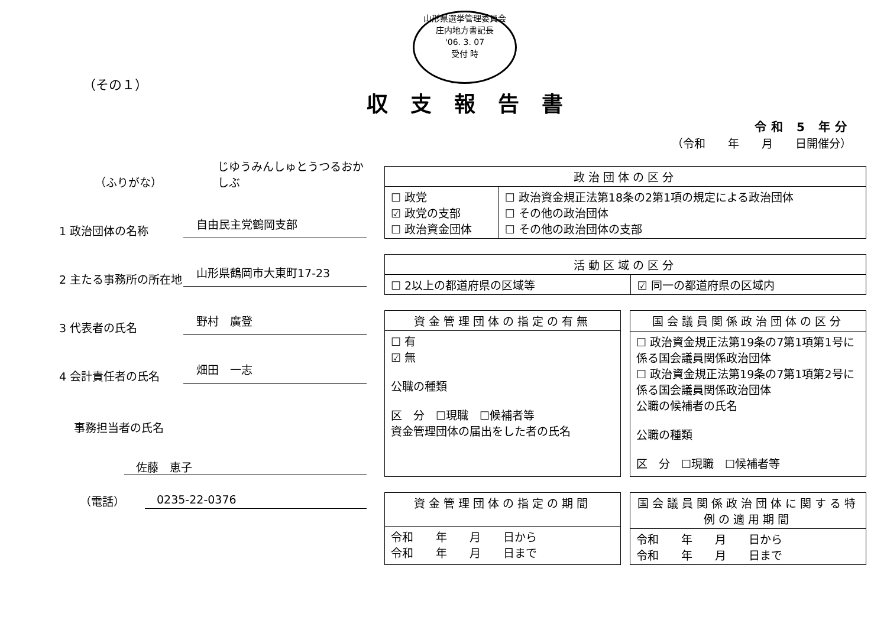山形県選挙管理委員会
庄内地方書記長
'06. 3. 07
受付 時
（その１）
収支報告書
令和 5 年分
（令和　　年　　月　　日開催分）
（ふりがな）
じゆうみんしゅとうつるおかしぶ
1 政治団体の名称
自由民主党鶴岡支部
2 主たる事務所の所在地
山形県鶴岡市大東町17-23
3 代表者の氏名
野村　廣登
4 会計責任者の氏名
畑田　一志
事務担当者の氏名
佐藤　恵子
（電話） 0235-22-0376
| 政治団体の区分 | |
| --- | --- |
| ☐ 政党 ☑ 政党の支部 ☐ 政治資金団体 | ☐ 政治資金規正法第18条の2第1項の規定による政治団体 ☐ その他の政治団体 ☐ その他の政治団体の支部 |
| 活動区域の区分 | |
| --- | --- |
| ☐ 2以上の都道府県の区域等 | ☑ 同一の都道府県の区域内 |
| 資金管理団体の指定の有無 |
| --- |
| ☐ 有 ☑ 無 公職の種類 区 分 ☐現職 ☐候補者等 資金管理団体の届出をした者の氏名 |
| 国会議員関係政治団体の区分 |
| --- |
| ☐ 政治資金規正法第19条の7第1項第1号に係る国会議員関係政治団体 ☐ 政治資金規正法第19条の7第1項第2号に係る国会議員関係政治団体 公職の候補者の氏名 公職の種類 区 分 ☐現職 ☐候補者等 |
| 資金管理団体の指定の期間 |
| --- |
| 令和 年 月 日から 令和 年 月 日まで |
| 国会議員関係政治団体に関する特例の適用期間 |
| --- |
| 令和 年 月 日から 令和 年 月 日まで |